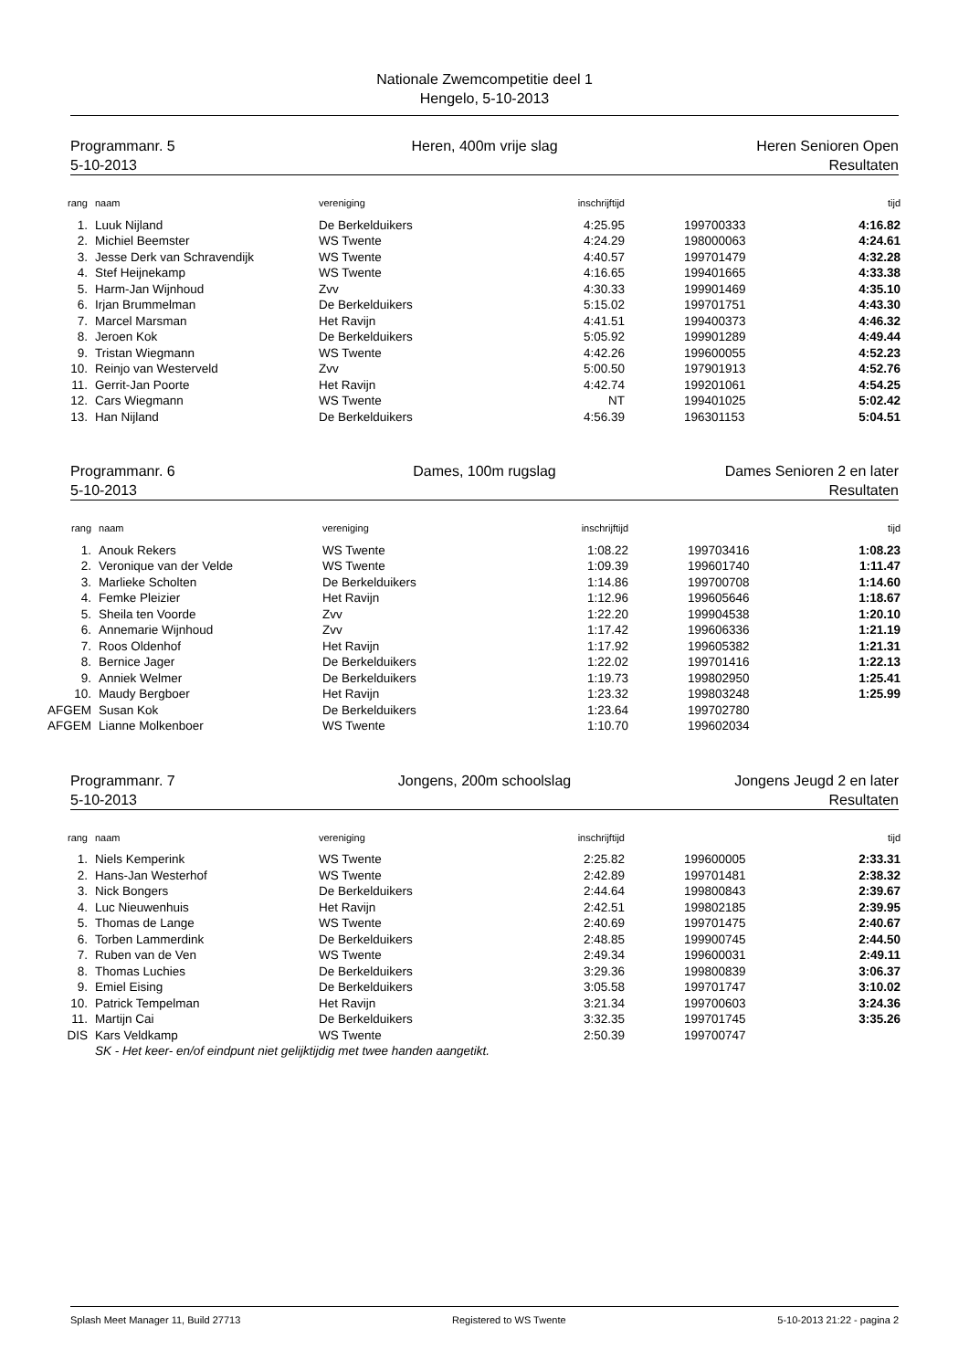Nationale Zwemcompetitie deel 1
Hengelo, 5-10-2013
Programmanr. 5
5-10-2013
Heren, 400m vrije slag Heren Senioren Open
Resultaten
| rang | naam | vereniging | inschrijftijd | | tijd |
| --- | --- | --- | --- | --- | --- |
| 1. | Luuk Nijland | De Berkelduikers | 4:25.95 | 199700333 | 4:16.82 |
| 2. | Michiel Beemster | WS Twente | 4:24.29 | 198000063 | 4:24.61 |
| 3. | Jesse Derk van Schravendijk | WS Twente | 4:40.57 | 199701479 | 4:32.28 |
| 4. | Stef Heijnekamp | WS Twente | 4:16.65 | 199401665 | 4:33.38 |
| 5. | Harm-Jan Wijnhoud | Zvv | 4:30.33 | 199901469 | 4:35.10 |
| 6. | Irjan Brummelman | De Berkelduikers | 5:15.02 | 199701751 | 4:43.30 |
| 7. | Marcel Marsman | Het Ravijn | 4:41.51 | 199400373 | 4:46.32 |
| 8. | Jeroen Kok | De Berkelduikers | 5:05.92 | 199901289 | 4:49.44 |
| 9. | Tristan Wiegmann | WS Twente | 4:42.26 | 199600055 | 4:52.23 |
| 10. | Reinjo van Westerveld | Zvv | 5:00.50 | 197901913 | 4:52.76 |
| 11. | Gerrit-Jan Poorte | Het Ravijn | 4:42.74 | 199201061 | 4:54.25 |
| 12. | Cars Wiegmann | WS Twente | NT | 199401025 | 5:02.42 |
| 13. | Han Nijland | De Berkelduikers | 4:56.39 | 196301153 | 5:04.51 |
Programmanr. 6
5-10-2013
Dames, 100m rugslag Dames Senioren 2 en later
Resultaten
| rang | naam | vereniging | inschrijftijd | | tijd |
| --- | --- | --- | --- | --- | --- |
| 1. | Anouk Rekers | WS Twente | 1:08.22 | 199703416 | 1:08.23 |
| 2. | Veronique van der Velde | WS Twente | 1:09.39 | 199601740 | 1:11.47 |
| 3. | Marlieke Scholten | De Berkelduikers | 1:14.86 | 199700708 | 1:14.60 |
| 4. | Femke Pleizier | Het Ravijn | 1:12.96 | 199605646 | 1:18.67 |
| 5. | Sheila ten Voorde | Zvv | 1:22.20 | 199904538 | 1:20.10 |
| 6. | Annemarie Wijnhoud | Zvv | 1:17.42 | 199606336 | 1:21.19 |
| 7. | Roos Oldenhof | Het Ravijn | 1:17.92 | 199605382 | 1:21.31 |
| 8. | Bernice Jager | De Berkelduikers | 1:22.02 | 199701416 | 1:22.13 |
| 9. | Anniek Welmer | De Berkelduikers | 1:19.73 | 199802950 | 1:25.41 |
| 10. | Maudy Bergboer | Het Ravijn | 1:23.32 | 199803248 | 1:25.99 |
| AFGEM | Susan Kok | De Berkelduikers | 1:23.64 | 199702780 | |
| AFGEM | Lianne Molkenboer | WS Twente | 1:10.70 | 199602034 | |
Programmanr. 7
5-10-2013
Jongens, 200m schoolslag Jongens Jeugd 2 en later
Resultaten
| rang | naam | vereniging | inschrijftijd | | tijd |
| --- | --- | --- | --- | --- | --- |
| 1. | Niels Kemperink | WS Twente | 2:25.82 | 199600005 | 2:33.31 |
| 2. | Hans-Jan Westerhof | WS Twente | 2:42.89 | 199701481 | 2:38.32 |
| 3. | Nick Bongers | De Berkelduikers | 2:44.64 | 199800843 | 2:39.67 |
| 4. | Luc Nieuwenhuis | Het Ravijn | 2:42.51 | 199802185 | 2:39.95 |
| 5. | Thomas de Lange | WS Twente | 2:40.69 | 199701475 | 2:40.67 |
| 6. | Torben Lammerdink | De Berkelduikers | 2:48.85 | 199900745 | 2:44.50 |
| 7. | Ruben van de Ven | WS Twente | 2:49.34 | 199600031 | 2:49.11 |
| 8. | Thomas Luchies | De Berkelduikers | 3:29.36 | 199800839 | 3:06.37 |
| 9. | Emiel Eising | De Berkelduikers | 3:05.58 | 199701747 | 3:10.02 |
| 10. | Patrick Tempelman | Het Ravijn | 3:21.34 | 199700603 | 3:24.36 |
| 11. | Martijn Cai | De Berkelduikers | 3:32.35 | 199701745 | 3:35.26 |
| DIS | Kars Veldkamp | WS Twente | 2:50.39 | 199700747 | |
| | SK - Het keer- en/of eindpunt niet gelijktijdig met twee handen aangetikt. | | | | |
Splash Meet Manager 11, Build 27713 Registered to WS Twente 5-10-2013 21:22 - pagina 2